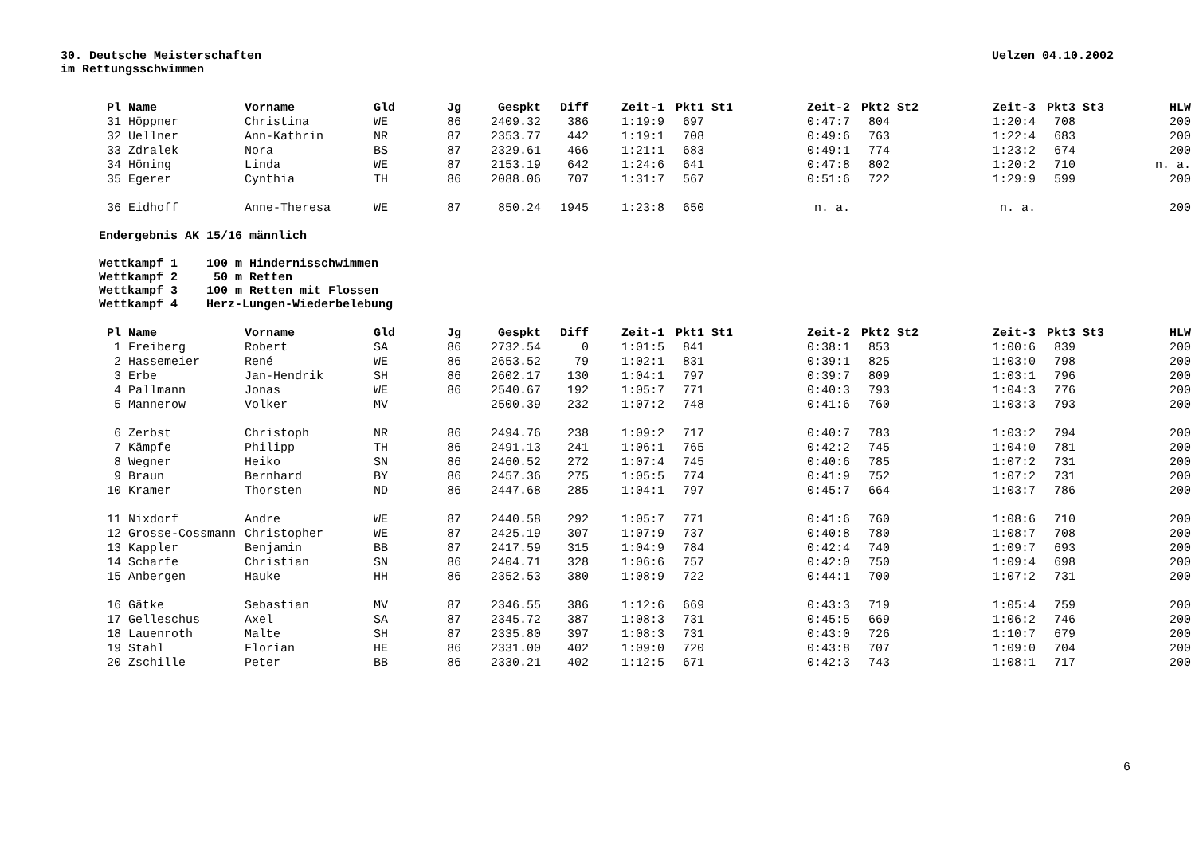Uelzen 04.10.2002 30. Deutsche Meisterschaften
im Rettungsschwimmen
| Pl | Name | Vorname | Gld | Jg | Gespkt | Diff | Zeit-1 | Pkt1 | St1 | Zeit-2 | Pkt2 | St2 | Zeit-3 | Pkt3 | St3 | HLW |
| --- | --- | --- | --- | --- | --- | --- | --- | --- | --- | --- | --- | --- | --- | --- | --- | --- |
| 31 | Höppner | Christina | WE | 86 | 2409.32 | 386 | 1:19:9 | 697 | | 0:47:7 | 804 | | 1:20:4 | 708 | | 200 |
| 32 | Uellner | Ann-Kathrin | NR | 87 | 2353.77 | 442 | 1:19:1 | 708 | | 0:49:6 | 763 | | 1:22:4 | 683 | | 200 |
| 33 | Zdralek | Nora | BS | 87 | 2329.61 | 466 | 1:21:1 | 683 | | 0:49:1 | 774 | | 1:23:2 | 674 | | 200 |
| 34 | Höning | Linda | WE | 87 | 2153.19 | 642 | 1:24:6 | 641 | | 0:47:8 | 802 | | 1:20:2 | 710 | | n. a. |
| 35 | Egerer | Cynthia | TH | 86 | 2088.06 | 707 | 1:31:7 | 567 | | 0:51:6 | 722 | | 1:29:9 | 599 | | 200 |
| 36 | Eidhoff | Anne-Theresa | WE | 87 | 850.24 | 1945 | 1:23:8 | 650 | | n. a. | | | n. a. | | | 200 |
Endergebnis AK 15/16 männlich
Wettkampf 1 100 m Hindernisschwimmen Wettkampf 2 50 m Retten Wettkampf 3 100 m Retten mit Flossen Wettkampf 4 Herz-Lungen-Wiederbelebung
| Pl | Name | Vorname | Gld | Jg | Gespkt | Diff | Zeit-1 | Pkt1 | St1 | Zeit-2 | Pkt2 | St2 | Zeit-3 | Pkt3 | St3 | HLW |
| --- | --- | --- | --- | --- | --- | --- | --- | --- | --- | --- | --- | --- | --- | --- | --- | --- |
| 1 | Freiberg | Robert | SA | 86 | 2732.54 | 0 | 1:01:5 | 841 | | 0:38:1 | 853 | | 1:00:6 | 839 | | 200 |
| 2 | Hassemeier | René | WE | 86 | 2653.52 | 79 | 1:02:1 | 831 | | 0:39:1 | 825 | | 1:03:0 | 798 | | 200 |
| 3 | Erbe | Jan-Hendrik | SH | 86 | 2602.17 | 130 | 1:04:1 | 797 | | 0:39:7 | 809 | | 1:03:1 | 796 | | 200 |
| 4 | Pallmann | Jonas | WE | 86 | 2540.67 | 192 | 1:05:7 | 771 | | 0:40:3 | 793 | | 1:04:3 | 776 | | 200 |
| 5 | Mannerow | Volker | MV | | 2500.39 | 232 | 1:07:2 | 748 | | 0:41:6 | 760 | | 1:03:3 | 793 | | 200 |
| 6 | Zerbst | Christoph | NR | 86 | 2494.76 | 238 | 1:09:2 | 717 | | 0:40:7 | 783 | | 1:03:2 | 794 | | 200 |
| 7 | Kämpfe | Philipp | TH | 86 | 2491.13 | 241 | 1:06:1 | 765 | | 0:42:2 | 745 | | 1:04:0 | 781 | | 200 |
| 8 | Wegner | Heiko | SN | 86 | 2460.52 | 272 | 1:07:4 | 745 | | 0:40:6 | 785 | | 1:07:2 | 731 | | 200 |
| 9 | Braun | Bernhard | BY | 86 | 2457.36 | 275 | 1:05:5 | 774 | | 0:41:9 | 752 | | 1:07:2 | 731 | | 200 |
| 10 | Kramer | Thorsten | ND | 86 | 2447.68 | 285 | 1:04:1 | 797 | | 0:45:7 | 664 | | 1:03:7 | 786 | | 200 |
| 11 | Nixdorf | Andre | WE | 87 | 2440.58 | 292 | 1:05:7 | 771 | | 0:41:6 | 760 | | 1:08:6 | 710 | | 200 |
| 12 | Grosse-Cossmann | Christopher | WE | 87 | 2425.19 | 307 | 1:07:9 | 737 | | 0:40:8 | 780 | | 1:08:7 | 708 | | 200 |
| 13 | Kappler | Benjamin | BB | 87 | 2417.59 | 315 | 1:04:9 | 784 | | 0:42:4 | 740 | | 1:09:7 | 693 | | 200 |
| 14 | Scharfe | Christian | SN | 86 | 2404.71 | 328 | 1:06:6 | 757 | | 0:42:0 | 750 | | 1:09:4 | 698 | | 200 |
| 15 | Anbergen | Hauke | HH | 86 | 2352.53 | 380 | 1:08:9 | 722 | | 0:44:1 | 700 | | 1:07:2 | 731 | | 200 |
| 16 | Gätke | Sebastian | MV | 87 | 2346.55 | 386 | 1:12:6 | 669 | | 0:43:3 | 719 | | 1:05:4 | 759 | | 200 |
| 17 | Gelleschus | Axel | SA | 87 | 2345.72 | 387 | 1:08:3 | 731 | | 0:45:5 | 669 | | 1:06:2 | 746 | | 200 |
| 18 | Lauenroth | Malte | SH | 87 | 2335.80 | 397 | 1:08:3 | 731 | | 0:43:0 | 726 | | 1:10:7 | 679 | | 200 |
| 19 | Stahl | Florian | HE | 86 | 2331.00 | 402 | 1:09:0 | 720 | | 0:43:8 | 707 | | 1:09:0 | 704 | | 200 |
| 20 | Zschille | Peter | BB | 86 | 2330.21 | 402 | 1:12:5 | 671 | | 0:42:3 | 743 | | 1:08:1 | 717 | | 200 |
6